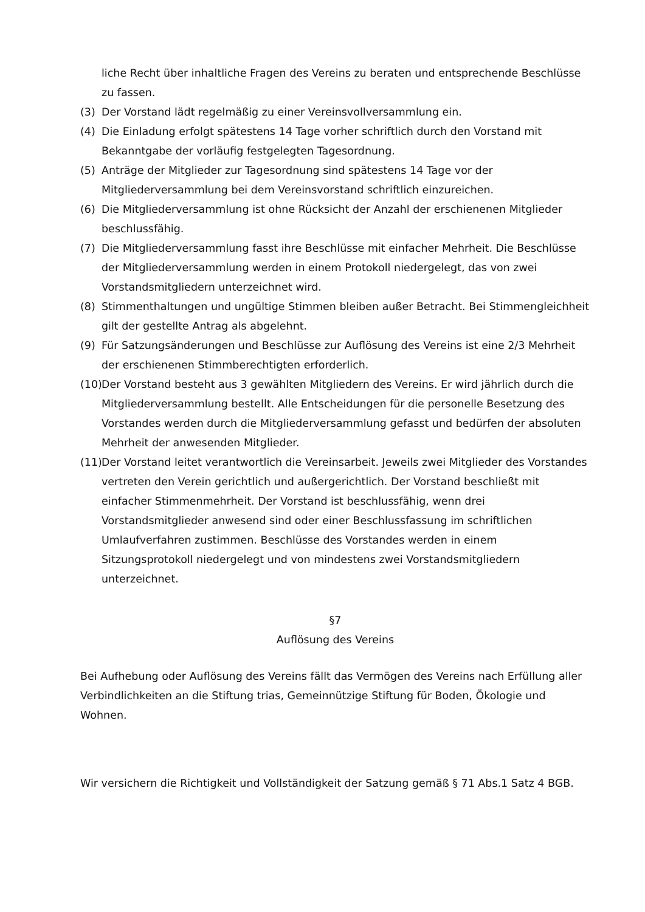liche Recht über inhaltliche Fragen des Vereins zu beraten und entsprechende Beschlüsse zu fassen.
(3) Der Vorstand lädt regelmäßig zu einer Vereinsvollversammlung ein.
(4) Die Einladung erfolgt spätestens 14 Tage vorher schriftlich durch den Vorstand mit Bekanntgabe der vorläufig festgelegten Tagesordnung.
(5) Anträge der Mitglieder zur Tagesordnung sind spätestens 14 Tage vor der Mitgliederversammlung bei dem Vereinsvorstand schriftlich einzureichen.
(6) Die Mitgliederversammlung ist ohne Rücksicht der Anzahl der erschienenen Mitglieder beschlussfähig.
(7) Die Mitgliederversammlung fasst ihre Beschlüsse mit einfacher Mehrheit. Die Beschlüsse der Mitgliederversammlung werden in einem Protokoll niedergelegt, das von zwei Vorstandsmitgliedern unterzeichnet wird.
(8) Stimmenthaltungen und ungültige Stimmen bleiben außer Betracht. Bei Stimmengleichheit gilt der gestellte Antrag als abgelehnt.
(9) Für Satzungsänderungen und Beschlüsse zur Auflösung des Vereins ist eine 2/3 Mehrheit der erschienenen Stimmberechtigten erforderlich.
(10) Der Vorstand besteht aus 3 gewählten Mitgliedern des Vereins. Er wird jährlich durch die Mitgliederversammlung bestellt. Alle Entscheidungen für die personelle Besetzung des Vorstandes werden durch die Mitgliederversammlung gefasst und bedürfen der absoluten Mehrheit der anwesenden Mitglieder.
(11) Der Vorstand leitet verantwortlich die Vereinsarbeit. Jeweils zwei Mitglieder des Vorstandes vertreten den Verein gerichtlich und außergerichtlich. Der Vorstand beschließt mit einfacher Stimmenmehrheit. Der Vorstand ist beschlussfähig, wenn drei Vorstandsmitglieder anwesend sind oder einer Beschlussfassung im schriftlichen Umlaufverfahren zustimmen. Beschlüsse des Vorstandes werden in einem Sitzungsprotokoll niedergelegt und von mindestens zwei Vorstandsmitgliedern unterzeichnet.
§7
Auflösung des Vereins
Bei Aufhebung oder Auflösung des Vereins fällt das Vermögen des Vereins nach Erfüllung aller Verbindlichkeiten an die Stiftung trias, Gemeinnützige Stiftung für Boden, Ökologie und Wohnen.
Wir versichern die Richtigkeit und Vollständigkeit der Satzung gemäß § 71 Abs.1 Satz 4 BGB.